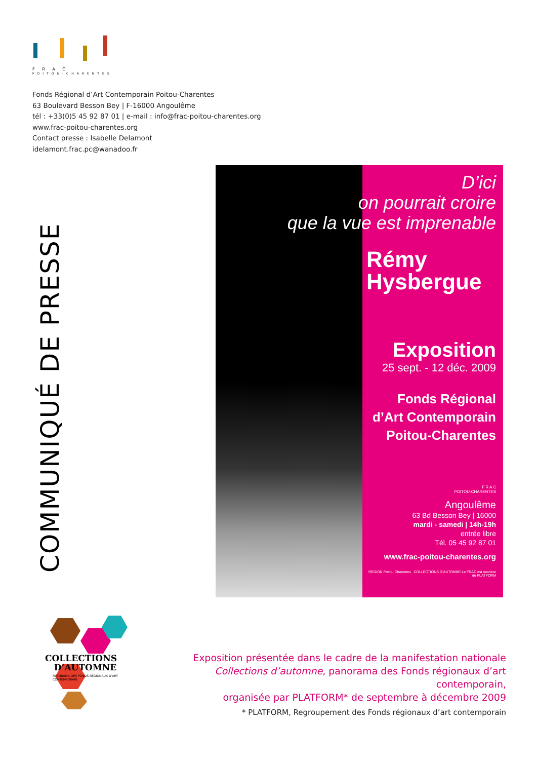F R A C
POITOU-CHARENTES
Fonds Régional d’Art Contemporain Poitou-Charentes
63 Boulevard Besson Bey | F-16000 Angoulême
tél : +33(0)5 45 92 87 01 | e-mail : info@frac-poitou-charentes.org
www.frac-poitou-charentes.org
Contact presse : Isabelle Delamont
idelamont.frac.pc@wanadoo.fr
COMMUNIQUÉ DE PRESSE
D’ici
on pourrait croire
que la vue est imprenable
Rémy
Hysbergue
Exposition
25 sept. - 12 déc. 2009
Fonds Régional
d’Art Contemporain
Poitou-Charentes
F R A C
POITOU-CHARENTES
Angoulême
63 Bd Besson Bey | 16000
mardi - samedi | 14h-19h
entrée libre
Tél. 05 45 92 87 01
www.frac-poitou-charentes.org
REGION Poitou Charentes COLLECTIONS D’AUTOMNE Le FRAC est membre de PLATFORM
COLLECTIONS
D’AUTOMNE
PANORAMA DES FONDS RÉGIONAUX D’ART CONTEMPORAIN
Exposition présentée dans le cadre de la manifestation nationale
Collections d’automne, panorama des Fonds régionaux d’art contemporain,
organisée par PLATFORM* de septembre à décembre 2009
* PLATFORM, Regroupement des Fonds régionaux d’art contemporain